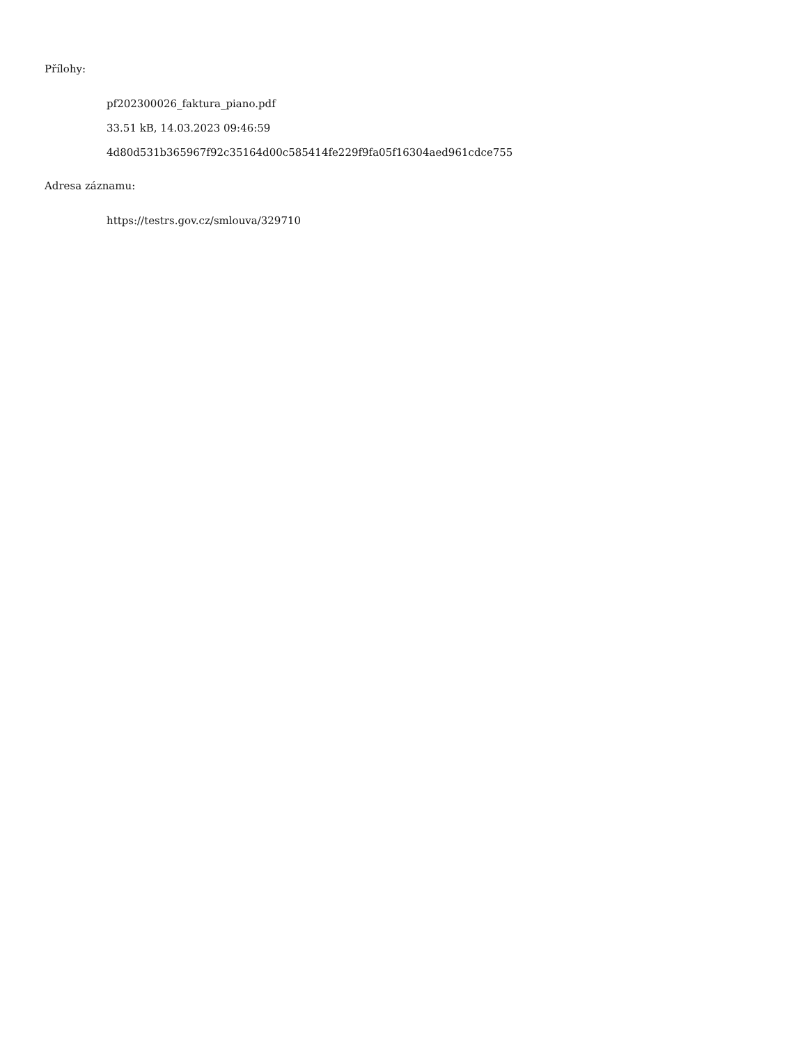Přílohy:
pf202300026_faktura_piano.pdf
33.51 kB, 14.03.2023 09:46:59
4d80d531b365967f92c35164d00c585414fe229f9fa05f16304aed961cdce755
Adresa záznamu:
https://testrs.gov.cz/smlouva/329710